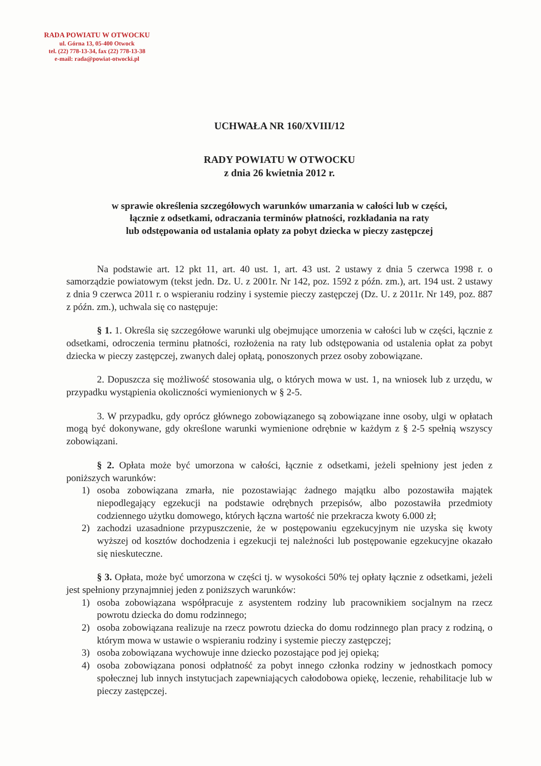RADA POWIATU W OTWOCKU
ul. Górna 13, 05-400 Otwock
tel. (22) 778-13-34, fax (22) 778-13-38
e-mail: rada@powiat-otwocki.pl
UCHWAŁA NR 160/XVIII/12
RADY POWIATU W OTWOCKU
z dnia 26 kwietnia 2012 r.
w sprawie określenia szczegółowych warunków umarzania w całości lub w części,
łącznie z odsetkami, odraczania terminów płatności, rozkładania na raty
lub odstępowania od ustalania opłaty za pobyt dziecka w pieczy zastępczej
Na podstawie art. 12 pkt 11, art. 40 ust. 1, art. 43 ust. 2 ustawy z dnia 5 czerwca 1998 r. o samorządzie powiatowym (tekst jedn. Dz. U. z 2001r. Nr 142, poz. 1592 z późn. zm.), art. 194 ust. 2 ustawy z dnia 9 czerwca 2011 r. o wspieraniu rodziny i systemie pieczy zastępczej (Dz. U. z 2011r. Nr 149, poz. 887 z późn. zm.), uchwala się co następuje:
§ 1. 1. Określa się szczegółowe warunki ulg obejmujące umorzenia w całości lub w części, łącznie z odsetkami, odroczenia terminu płatności, rozłożenia na raty lub odstępowania od ustalenia opłat za pobyt dziecka w pieczy zastępczej, zwanych dalej opłatą, ponoszonych przez osoby zobowiązane.
2. Dopuszcza się możliwość stosowania ulg, o których mowa w ust. 1, na wniosek lub z urzędu, w przypadku wystąpienia okoliczności wymienionych w § 2-5.
3. W przypadku, gdy oprócz głównego zobowiązanego są zobowiązane inne osoby, ulgi w opłatach mogą być dokonywane, gdy określone warunki wymienione odrębnie w każdym z § 2-5 spełnią wszyscy zobowiązani.
§ 2. Opłata może być umorzona w całości, łącznie z odsetkami, jeżeli spełniony jest jeden z poniższych warunków:
1) osoba zobowiązana zmarła, nie pozostawiając żadnego majątku albo pozostawiła majątek niepodlegający egzekucji na podstawie odrębnych przepisów, albo pozostawiła przedmioty codziennego użytku domowego, których łączna wartość nie przekracza kwoty 6.000 zł;
2) zachodzi uzasadnione przypuszczenie, że w postępowaniu egzekucyjnym nie uzyska się kwoty wyższej od kosztów dochodzenia i egzekucji tej należności lub postępowanie egzekucyjne okazało się nieskuteczne.
§ 3. Opłata, może być umorzona w części tj. w wysokości 50% tej opłaty łącznie z odsetkami, jeżeli jest spełniony przynajmniej jeden z poniższych warunków:
1) osoba zobowiązana współpracuje z asystentem rodziny lub pracownikiem socjalnym na rzecz powrotu dziecka do domu rodzinnego;
2) osoba zobowiązana realizuje na rzecz powrotu dziecka do domu rodzinnego plan pracy z rodziną, o którym mowa w ustawie o wspieraniu rodziny i systemie pieczy zastępczej;
3) osoba zobowiązana wychowuje inne dziecko pozostające pod jej opieką;
4) osoba zobowiązana ponosi odpłatność za pobyt innego członka rodziny w jednostkach pomocy społecznej lub innych instytucjach zapewniających całodobowa opiekę, leczenie, rehabilitacje lub w pieczy zastępczej.